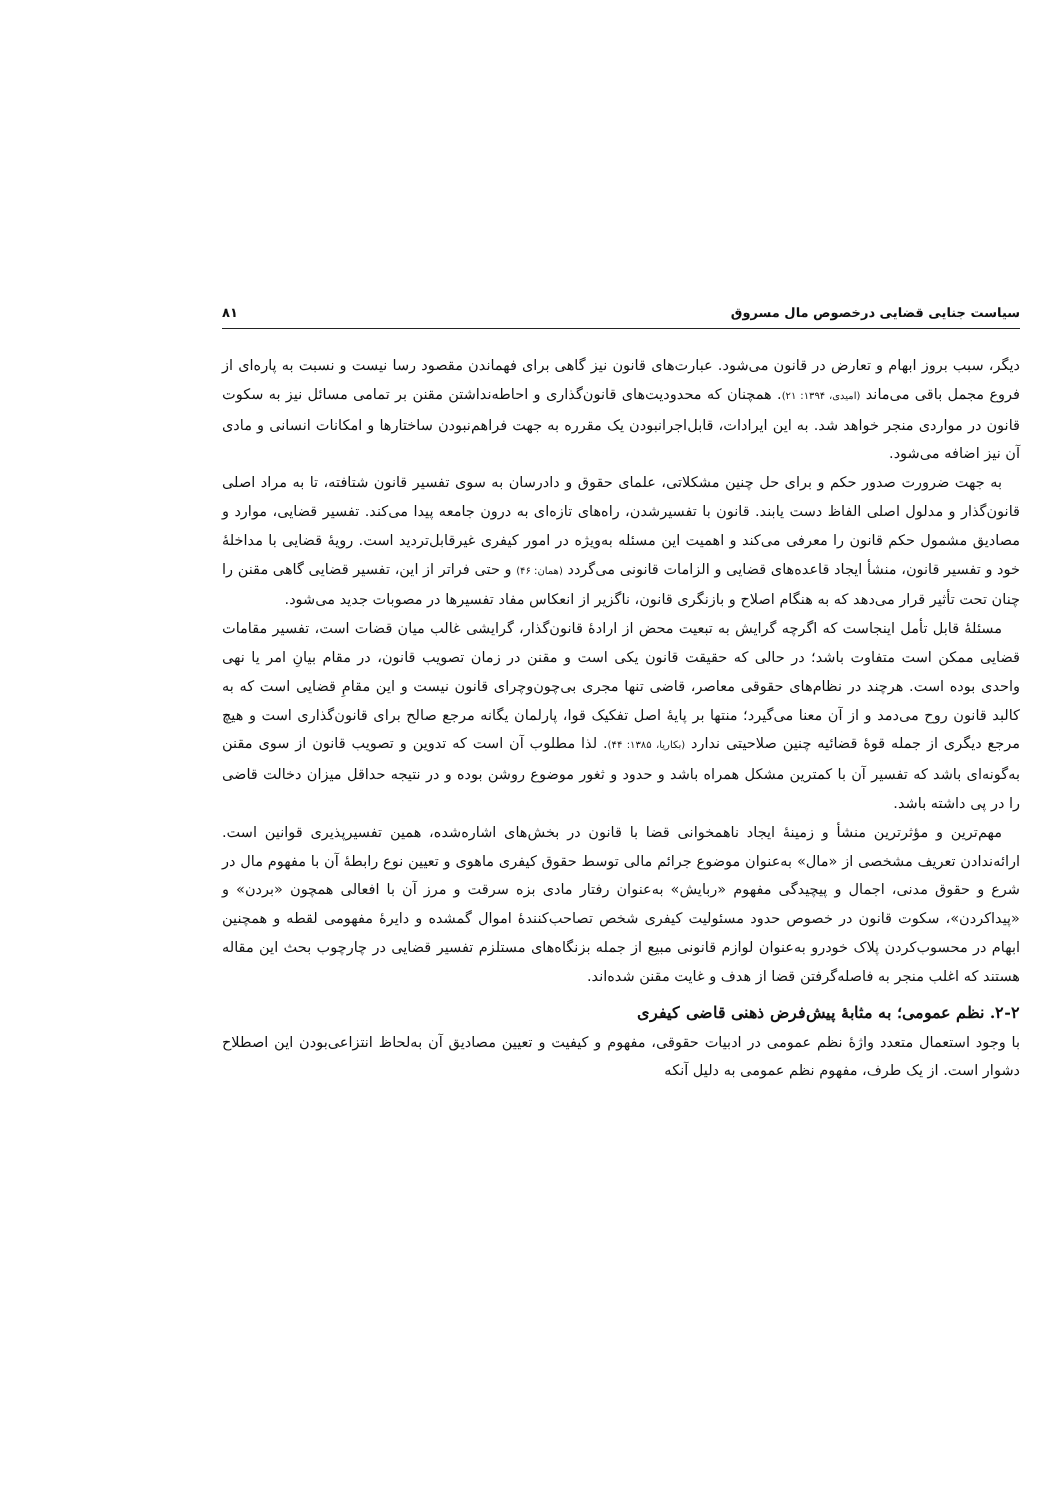سیاست جنایی قضایی درخصوص مال مسروق ۸۱
دیگر، سبب بروز ابهام و تعارض در قانون می‌شود. عبارت‌های قانون نیز گاهی برای فهماندن مقصود رسا نیست و نسبت به پاره‌ای از فروع مجمل باقی می‌ماند (امیدی، ۱۳۹۴: ۲۱). همچنان که محدودیت‌های قانون‌گذاری و احاطه‌نداشتن مقنن بر تمامی مسائل نیز به سکوت قانون در مواردی منجر خواهد شد. به این ایرادات، قابل‌اجرانبودن یک مقرره به جهت فراهم‌نبودن ساختارها و امکانات انسانی و مادی آن نیز اضافه می‌شود.
به جهت ضرورت صدور حکم و برای حل چنین مشکلاتی، علمای حقوق و دادرسان به سوی تفسیر قانون شتافته، تا به مراد اصلی قانون‌گذار و مدلول اصلی الفاظ دست یابند. قانون با تفسیرشدن، راه‌های تازه‌ای به درون جامعه پیدا می‌کند. تفسیر قضایی، موارد و مصادیق مشمول حکم قانون را معرفی می‌کند و اهمیت این مسئله به‌ویژه در امور کیفری غیرقابل‌تردید است. رویهٔ قضایی با مداخلهٔ خود و تفسیر قانون، منشأ ایجاد قاعده‌های قضایی و الزامات قانونی می‌گردد (همان: ۴۶) و حتی فراتر از این، تفسیر قضایی گاهی مقنن را چنان تحت تأثیر قرار می‌دهد که به هنگام اصلاح و بازنگری قانون، ناگزیر از انعکاس مفاد تفسیرها در مصوبات جدید می‌شود.
مسئلهٔ قابل تأمل اینجاست که اگرچه گرایش به تبعیت محض از ارادهٔ قانون‌گذار، گرایشی غالب میان قضات است، تفسیر مقامات قضایی ممکن است متفاوت باشد؛ در حالی که حقیقت قانون یکی است و مقنن در زمان تصویب قانون، در مقام بیانِ امر یا نهی واحدی بوده است. هرچند در نظام‌های حقوقی معاصر، قاضی تنها مجری بی‌چون‌وچرای قانون نیست و این مقامِ قضایی است که به کالبد قانون روح می‌دمد و از آن معنا می‌گیرد؛ منتها بر پایهٔ اصل تفکیک قوا، پارلمان یگانه مرجع صالح برای قانون‌گذاری است و هیچ مرجع دیگری از جمله قوهٔ قضائیه چنین صلاحیتی ندارد (بکاریا، ۱۳۸۵: ۴۴). لذا مطلوب آن است که تدوین و تصویب قانون از سوی مقنن به‌گونه‌ای باشد که تفسیر آن با کمترین مشکل همراه باشد و حدود و ثغور موضوع روشن بوده و در نتیجه حداقل میزان دخالت قاضی را در پی داشته باشد.
مهم‌ترین و مؤثرترین منشأ و زمینهٔ ایجاد ناهمخوانی قضا با قانون در بخش‌های اشاره‌شده، همین تفسیرپذیری قوانین است. ارائه‌ندادن تعریف مشخصی از «مال» به‌عنوان موضوع جرائم مالی توسط حقوق کیفری ماهوی و تعیین نوع رابطهٔ آن با مفهوم مال در شرع و حقوق مدنی، اجمال و پیچیدگی مفهوم «ربایش» به‌عنوان رفتار مادی بزه سرقت و مرز آن با افعالی همچون «بردن» و «پیداکردن»، سکوت قانون در خصوص حدود مسئولیت کیفری شخص تصاحب‌کنندهٔ اموال گمشده و دایرهٔ مفهومی لقطه و همچنین ابهام در محسوب‌کردن پلاک خودرو به‌عنوان لوازم قانونی مبیع از جمله بزنگاه‌های مستلزم تفسیر قضایی در چارچوب بحث این مقاله هستند که اغلب منجر به فاصله‌گرفتن قضا از هدف و غایت مقنن شده‌اند.
۲-۲. نظم عمومی؛ به مثابهٔ پیش‌فرض ذهنی قاضی کیفری
با وجود استعمال متعدد واژهٔ نظم عمومی در ادبیات حقوقی، مفهوم و کیفیت و تعیین مصادیق آن به‌لحاظ انتزاعی‌بودن این اصطلاح دشوار است. از یک طرف، مفهوم نظم عمومی به دلیل آنکه